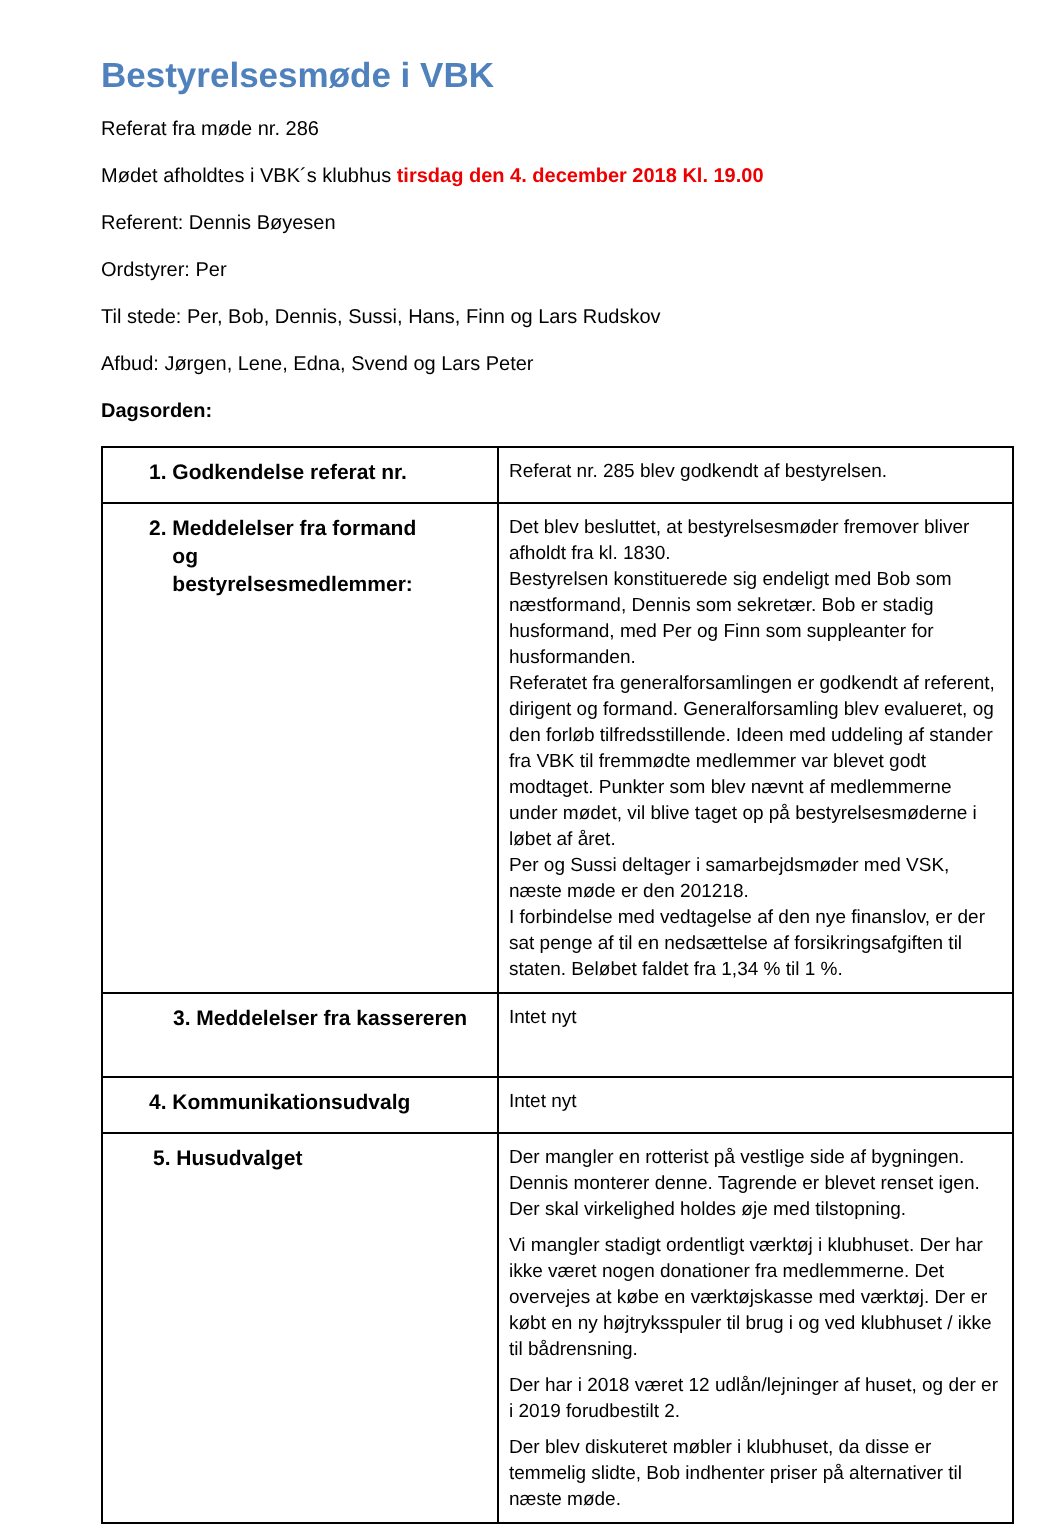Bestyrelsesmøde i VBK
Referat fra møde nr. 286
Mødet afholdtes i VBK´s klubhus tirsdag den 4. december 2018 Kl. 19.00
Referent: Dennis Bøyesen
Ordstyrer: Per
Til stede: Per, Bob, Dennis, Sussi, Hans, Finn og Lars Rudskov
Afbud: Jørgen, Lene, Edna, Svend og Lars Peter
Dagsorden:
| 1. Godkendelse referat nr. | Referat nr. 285 blev godkendt af bestyrelsen. |
| 2. Meddelelser fra formand og bestyrelsesmedlemmer: | Det blev besluttet, at bestyrelsesmøder fremover bliver afholdt fra kl. 1830. Bestyrelsen konstituerede sig endeligt med Bob som næstformand, Dennis som sekretær. Bob er stadig husformand, med Per og Finn som suppleanter for husformanden. Referatet fra generalforsamlingen er godkendt af referent, dirigent og formand. Generalforsamling blev evalueret, og den forløb tilfredsstillende. Ideen med uddeling af stander fra VBK til fremmødte medlemmer var blevet godt modtaget. Punkter som blev nævnt af medlemmerne under mødet, vil blive taget op på bestyrelsesmøderne i løbet af året. Per og Sussi deltager i samarbejdsmøder med VSK, næste møde er den 201218. I forbindelse med vedtagelse af den nye finanslov, er der sat penge af til en nedsættelse af forsikringsafgiften til staten. Beløbet faldet fra 1,34 % til 1 %. |
| 3. Meddelelser fra kassereren | Intet nyt |
| 4. Kommunikationsudvalg | Intet nyt |
| 5. Husudvalget | Der mangler en rotterist på vestlige side af bygningen. Dennis monterer denne. Tagrende er blevet renset igen. Der skal virkelighed holdes øje med tilstopning. Vi mangler stadigt ordentligt værktøj i klubhuset. Der har ikke været nogen donationer fra medlemmerne. Det overvejes at købe en værktøjskasse med værktøj. Der er købt en ny højtryksspuler til brug i og ved klubhuset / ikke til bådrensning. Der har i 2018 været 12 udlån/lejninger af huset, og der er i 2019 forudbestilt 2. Der blev diskuteret møbler i klubhuset, da disse er temmelig slidte, Bob indhenter priser på alternativer til næste møde. |